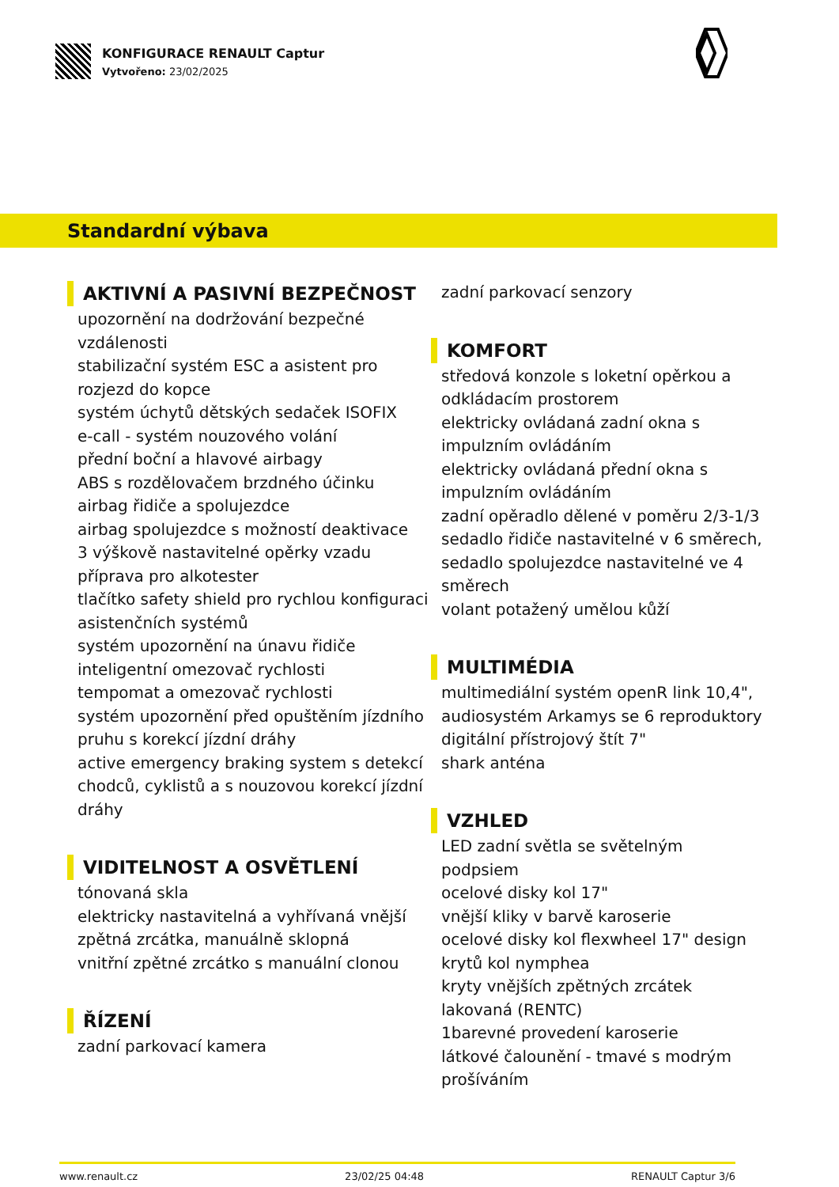KONFIGURACE RENAULT Captur
Vytvořeno: 23/02/2025
Standardní výbava
AKTIVNÍ A PASIVNÍ BEZPEČNOST
upozornění na dodržování bezpečné vzdálenosti
stabilizační systém ESC a asistent pro rozjezd do kopce
systém úchytů dětských sedaček ISOFIX
e-call - systém nouzového volání
přední boční a hlavové airbagy
ABS s rozdělovačem brzdného účinku
airbag řidiče a spolujezdce
airbag spolujezdce s možností deaktivace
3 výškově nastavitelné opěrky vzadu
příprava pro alkotester
tlačítko safety shield pro rychlou konfiguraci asistenčních systémů
systém upozornění na únavu řidiče
inteligentní omezovač rychlosti
tempomat a omezovač rychlosti
systém upozornění před opuštěním jízdního pruhu s korekcí jízdní dráhy
active emergency braking system s detekcí chodců, cyklistů a s nouzovou korekcí jízdní dráhy
VIDITELNOST A OSVĚTLENÍ
tónovaná skla
elektricky nastavitelná a vyhřívaná vnější zpětná zrcátka, manuálně sklopná
vnitřní zpětné zrcátko s manuální clonou
ŘÍZENÍ
zadní parkovací kamera
zadní parkovací senzory
KOMFORT
středová konzole s loketní opěrkou a odkládacím prostorem
elektricky ovládaná zadní okna s impulzním ovládáním
elektricky ovládaná přední okna s impulzním ovládáním
zadní opěradlo dělené v poměru 2/3-1/3
sedadlo řidiče nastavitelné v 6 směrech,
sedadlo spolujezdce nastavitelné ve 4 směrech
volant potažený umělou kůží
MULTIMÉDIA
multimediální systém openR link 10,4",
audiosystém Arkamys se 6 reproduktory
digitální přístrojový štít 7"
shark anténa
VZHLED
LED zadní světla se světelným podpsiem
ocelové disky kol 17"
vnější kliky v barvě karoserie
ocelové disky kol flexwheel 17" design krytů kol nymphea
kryty vnějších zpětných zrcátek lakovaná (RENTC)
1barevné provedení karoserie
látkové čalounění - tmavé s modrým prošíváním
www.renault.cz 23/02/25 04:48 RENAULT Captur 3/6